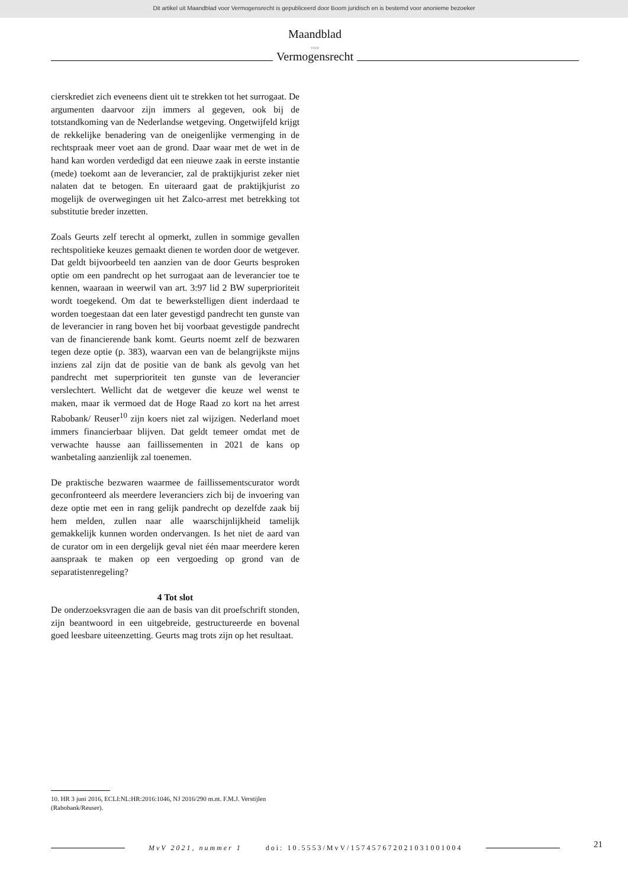Dit artikel uit Maandblad voor Vermogensrecht is gepubliceerd door Boom juridisch en is bestemd voor anonieme bezoeker
Maandblad
voor
Vermogensrecht
cierskrediet zich eveneens dient uit te strekken tot het surrogaat. De argumenten daarvoor zijn immers al gegeven, ook bij de totstandkoming van de Nederlandse wetgeving. Ongetwijfeld krijgt de rekkelijke benadering van de oneigenlijke vermenging in de rechtspraak meer voet aan de grond. Daar waar met de wet in de hand kan worden verdedigd dat een nieuwe zaak in eerste instantie (mede) toekomt aan de leverancier, zal de praktijkjurist zeker niet nalaten dat te betogen. En uiteraard gaat de praktijkjurist zo mogelijk de overwegingen uit het Zalco-arrest met betrekking tot substitutie breder inzetten.
Zoals Geurts zelf terecht al opmerkt, zullen in sommige gevallen rechtspolitieke keuzes gemaakt dienen te worden door de wetgever. Dat geldt bijvoorbeeld ten aanzien van de door Geurts besproken optie om een pandrecht op het surrogaat aan de leverancier toe te kennen, waaraan in weerwil van art. 3:97 lid 2 BW superprioriteit wordt toegekend. Om dat te bewerkstelligen dient inderdaad te worden toegestaan dat een later gevestigd pandrecht ten gunste van de leverancier in rang boven het bij voorbaat gevestigde pandrecht van de financierende bank komt. Geurts noemt zelf de bezwaren tegen deze optie (p. 383), waarvan een van de belangrijkste mijns inziens zal zijn dat de positie van de bank als gevolg van het pandrecht met superprioriteit ten gunste van de leverancier verslechtert. Wellicht dat de wetgever die keuze wel wenst te maken, maar ik vermoed dat de Hoge Raad zo kort na het arrest Rabobank/ Reuser<sup>10</sup> zijn koers niet zal wijzigen. Nederland moet immers financierbaar blijven. Dat geldt temeer omdat met de verwachte hausse aan faillissementen in 2021 de kans op wanbetaling aanzienlijk zal toenemen.
De praktische bezwaren waarmee de faillissementscurator wordt geconfronteerd als meerdere leveranciers zich bij de invoering van deze optie met een in rang gelijk pandrecht op dezelfde zaak bij hem melden, zullen naar alle waarschijnlijkheid tamelijk gemakkelijk kunnen worden ondervangen. Is het niet de aard van de curator om in een dergelijk geval niet één maar meerdere keren aanspraak te maken op een vergoeding op grond van de separatistenregeling?
4 Tot slot
De onderzoeksvragen die aan de basis van dit proefschrift stonden, zijn beantwoord in een uitgebreide, gestructureerde en bovenal goed leesbare uiteenzetting. Geurts mag trots zijn op het resultaat.
10. HR 3 juni 2016, ECLI:NL:HR:2016:1046, NJ 2016/290 m.nt. F.M.J. Verstijlen (Rabobank/Reuser).
MvV 2021, nummer 1 doi: 10.5553/MvV/157457672021031001004 21